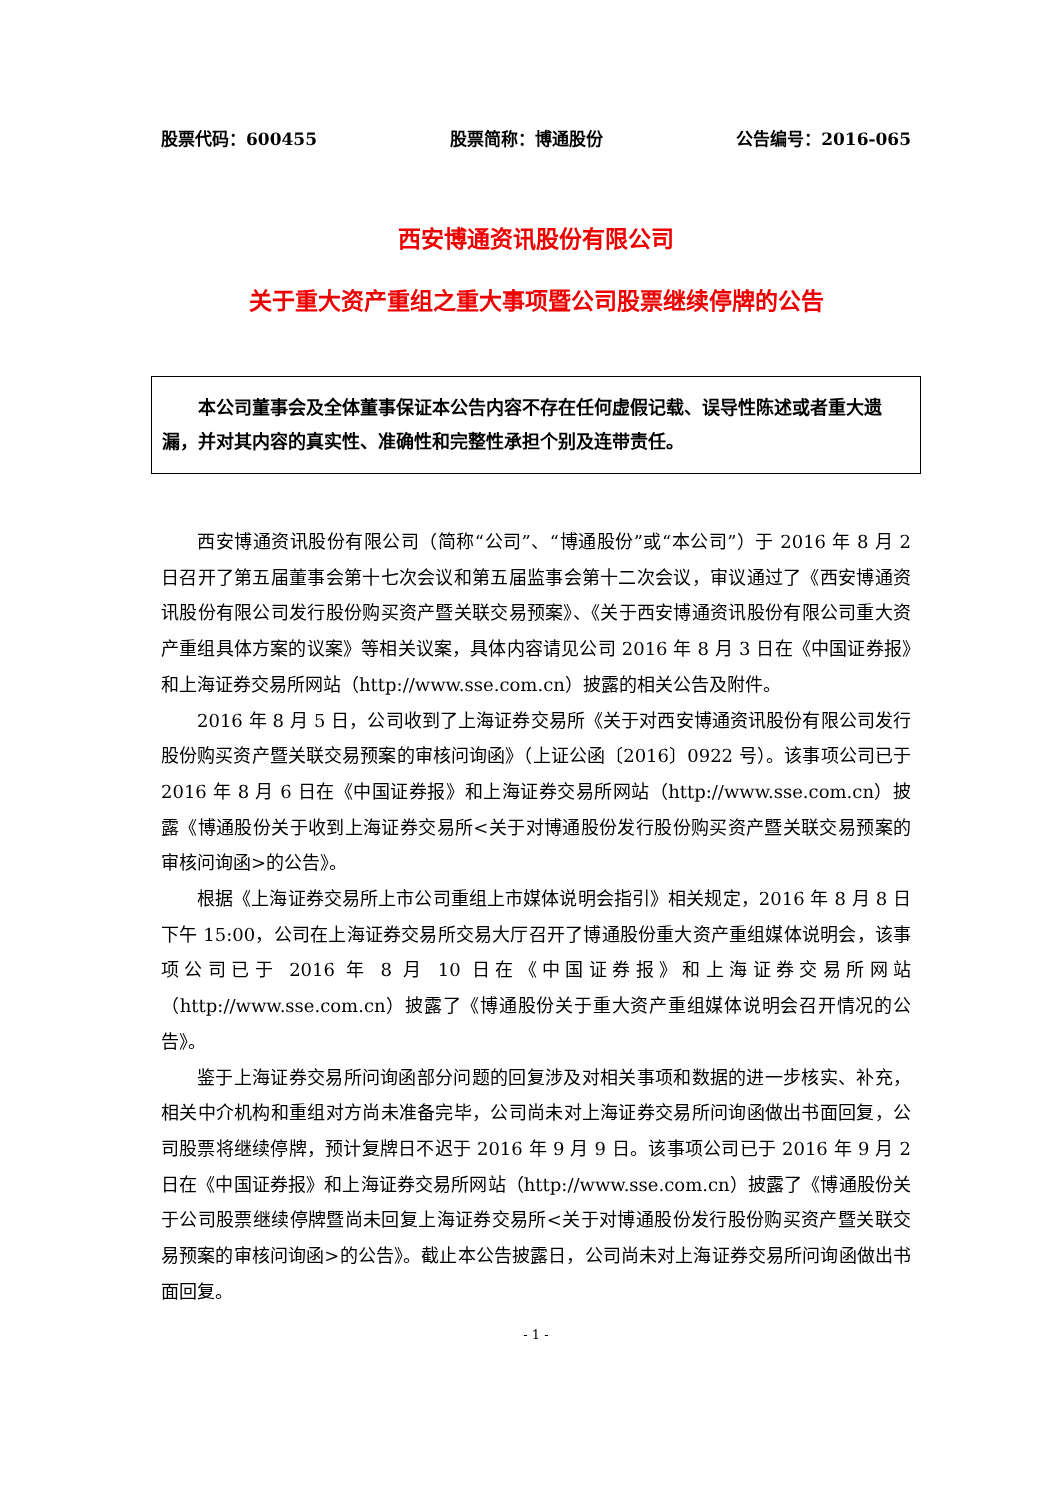股票代码：600455 股票简称：博通股份 公告编号：2016-065
西安博通资讯股份有限公司
关于重大资产重组之重大事项暨公司股票继续停牌的公告
本公司董事会及全体董事保证本公告内容不存在任何虚假记载、误导性陈述或者重大遗漏，并对其内容的真实性、准确性和完整性承担个别及连带责任。
西安博通资讯股份有限公司（简称“公司”、“博通股份”或“本公司”）于 2016 年 8 月 2 日召开了第五届董事会第十七次会议和第五届监事会第十二次会议，审议通过了《西安博通资讯股份有限公司发行股份购买资产暨关联交易预案》、《关于西安博通资讯股份有限公司重大资产重组具体方案的议案》等相关议案，具体内容请见公司 2016 年 8 月 3 日在《中国证券报》和上海证券交易所网站（http://www.sse.com.cn）披露的相关公告及附件。
2016 年 8 月 5 日，公司收到了上海证券交易所《关于对西安博通资讯股份有限公司发行股份购买资产暨关联交易预案的审核问询函》（上证公函〔2016〕0922 号）。该事项公司已于 2016 年 8 月 6 日在《中国证券报》和上海证券交易所网站（http://www.sse.com.cn）披露《博通股份关于收到上海证券交易所<关于对博通股份发行股份购买资产暨关联交易预案的审核问询函>的公告》。
根据《上海证券交易所上市公司重组上市媒体说明会指引》相关规定，2016 年 8 月 8 日下午 15:00，公司在上海证券交易所交易大厅召开了博通股份重大资产重组媒体说明会，该事项公司已于 2016 年 8 月 10 日在《中国证券报》和上海证券交易所网站（http://www.sse.com.cn）披露了《博通股份关于重大资产重组媒体说明会召开情况的公告》。
鉴于上海证券交易所问询函部分问题的回复涉及对相关事项和数据的进一步核实、补充，相关中介机构和重组对方尚未准备完毕，公司尚未对上海证券交易所问询函做出书面回复，公司股票将继续停牌，预计复牌日不迟于 2016 年 9 月 9 日。该事项公司已于 2016 年 9 月 2 日在《中国证券报》和上海证券交易所网站（http://www.sse.com.cn）披露了《博通股份关于公司股票继续停牌暨尚未回复上海证券交易所<关于对博通股份发行股份购买资产暨关联交易预案的审核问询函>的公告》。截止本公告披露日，公司尚未对上海证券交易所问询函做出书面回复。
- 1 -